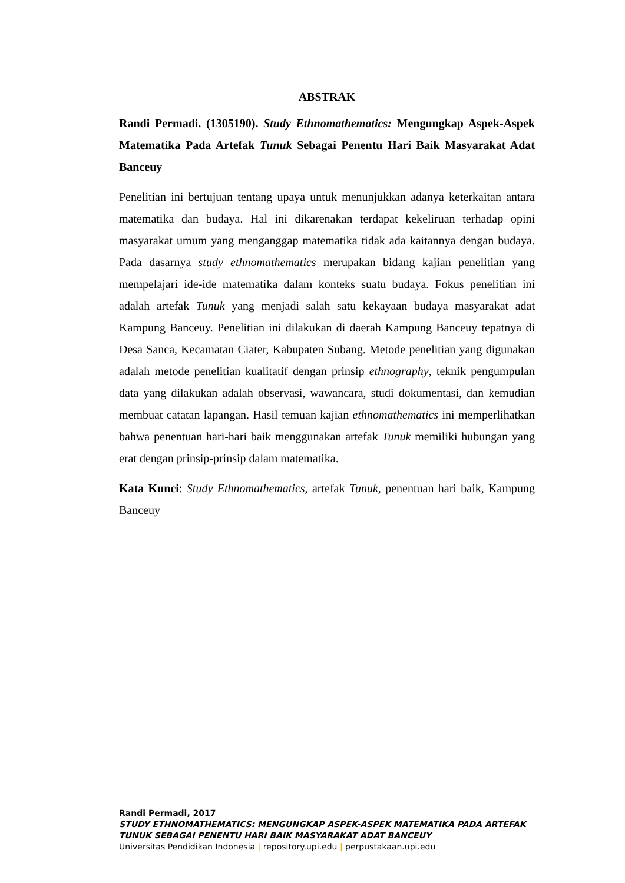ABSTRAK
Randi Permadi. (1305190). Study Ethnomathematics: Mengungkap Aspek-Aspek Matematika Pada Artefak Tunuk Sebagai Penentu Hari Baik Masyarakat Adat Banceuy
Penelitian ini bertujuan tentang upaya untuk menunjukkan adanya keterkaitan antara matematika dan budaya. Hal ini dikarenakan terdapat kekeliruan terhadap opini masyarakat umum yang menganggap matematika tidak ada kaitannya dengan budaya. Pada dasarnya study ethnomathematics merupakan bidang kajian penelitian yang mempelajari ide-ide matematika dalam konteks suatu budaya. Fokus penelitian ini adalah artefak Tunuk yang menjadi salah satu kekayaan budaya masyarakat adat Kampung Banceuy. Penelitian ini dilakukan di daerah Kampung Banceuy tepatnya di Desa Sanca, Kecamatan Ciater, Kabupaten Subang. Metode penelitian yang digunakan adalah metode penelitian kualitatif dengan prinsip ethnography, teknik pengumpulan data yang dilakukan adalah observasi, wawancara, studi dokumentasi, dan kemudian membuat catatan lapangan. Hasil temuan kajian ethnomathematics ini memperlihatkan bahwa penentuan hari-hari baik menggunakan artefak Tunuk memiliki hubungan yang erat dengan prinsip-prinsip dalam matematika.
Kata Kunci: Study Ethnomathematics, artefak Tunuk, penentuan hari baik, Kampung Banceuy
Randi Permadi, 2017
STUDY ETHNOMATHEMATICS: MENGUNGKAP ASPEK-ASPEK MATEMATIKA PADA ARTEFAK TUNUK SEBAGAI PENENTU HARI BAIK MASYARAKAT ADAT BANCEUY
Universitas Pendidikan Indonesia | repository.upi.edu | perpustakaan.upi.edu